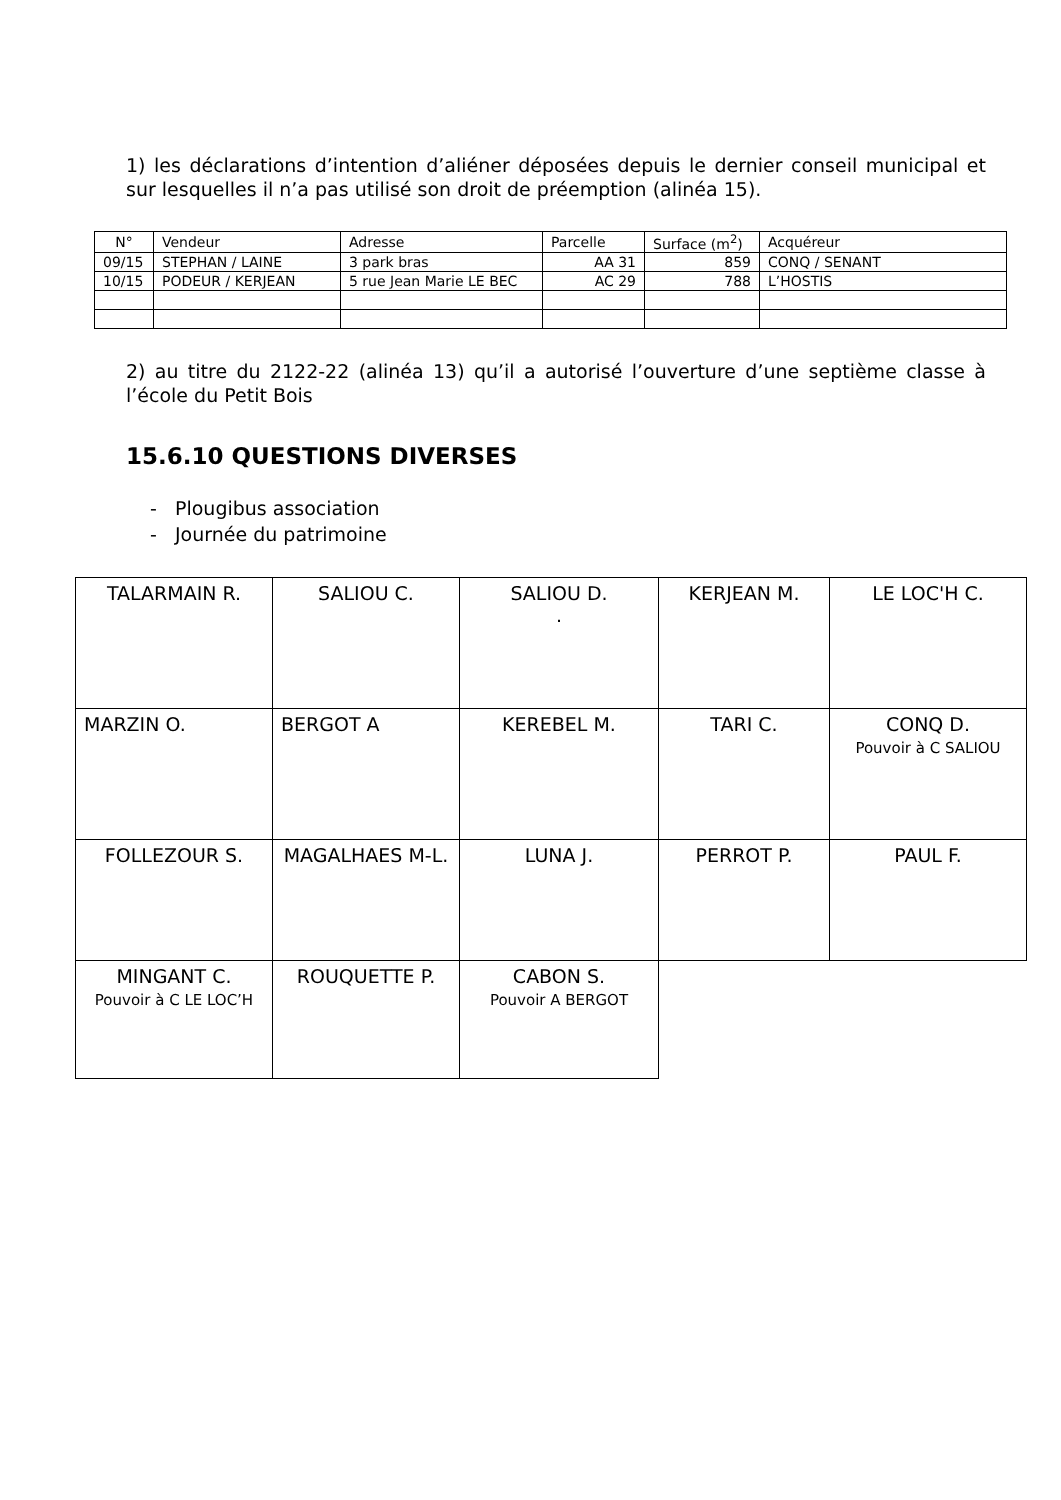1) les déclarations d’intention d’aliéner déposées depuis le dernier conseil municipal et sur lesquelles il n’a pas utilisé son droit de préemption (alinéa 15).
| N° | Vendeur | Adresse | Parcelle | Surface (m<sup>2</sup>) | Acquéreur |
| 09/15 | STEPHAN / LAINE | 3 park bras | AA 31 | 859 | CONQ / SENANT |
| 10/15 | PODEUR / KERJEAN | 5 rue Jean Marie LE BEC | AC 29 | 788 | L’HOSTIS |
2) au titre du 2122-22 (alinéa 13) qu’il a autorisé l’ouverture d’une septième classe à l’école du Petit Bois
15.6.10 QUESTIONS DIVERSES
- Plougibus association
- Journée du patrimoine
| TALARMAIN R. | SALIOU C. | SALIOU D. . | KERJEAN M. | LE LOC'H C. |
| MARZIN O. | BERGOT A | KEREBEL M. | TARI C. | CONQ D. Pouvoir à C SALIOU |
| FOLLEZOUR S. | MAGALHAES M-L. | LUNA J. | PERROT P. | PAUL F. |
| MINGANT C. Pouvoir à C LE LOC’H | ROUQUETTE P. | CABON S. Pouvoir A BERGOT | | |